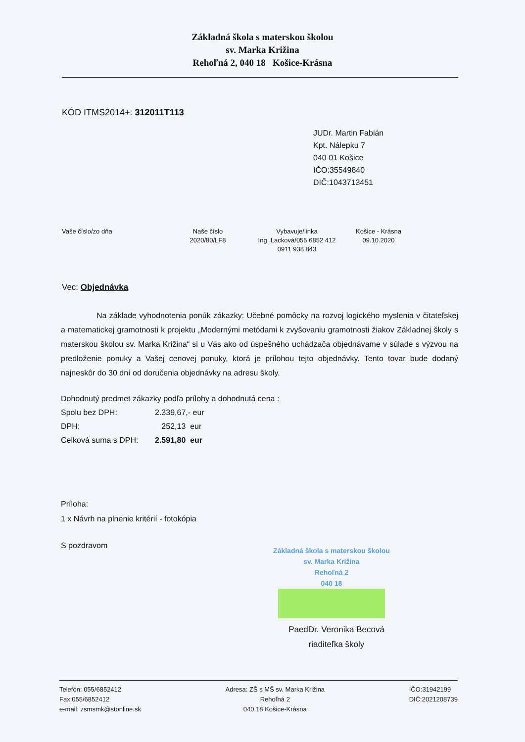Základná škola s materskou školou
sv. Marka Križina
Rehoľná 2, 040 18 Košice-Krásna
KÓD ITMS2014+: 312011T113
JUDr. Martin Fabián
Kpt. Nálepku 7
040 01 Košice
IČO:35549840
DIČ:1043713451
Vaše číslo/zo dňa Naše číslo
2020/80/LF8
Vybavuje/linka
Ing. Lacková/055 6852 412
0911 938 843
Košice - Krásna
09.10.2020
Vec: Objednávka
Na základe vyhodnotenia ponúk zákazky: Učebné pomôcky na rozvoj logického myslenia v čitateľskej a matematickej gramotnosti k projektu „Modernými metódami k zvyšovaniu gramotnosti žiakov Základnej školy s materskou školou sv. Marka Križina“ si u Vás ako od úspešného uchádzača objednávame v súlade s výzvou na predloženie ponuky a Vašej cenovej ponuky, ktorá je prílohou tejto objednávky. Tento tovar bude dodaný najneskôr do 30 dní od doručenia objednávky na adresu školy.
Dohodnutý predmet zákazky podľa prílohy a dohodnutá cena :
Spolu bez DPH: 2.339,67,- eur
DPH: 252,13 eur
Celková suma s DPH: 2.591,80 eur
Príloha:
1 x Návrh na plnenie kritérií - fotokópia
S pozdravom
Základná škola s materskou školou
sv. Marka Križina
Rehoľná 2
040 18
PaedDr. Veronika Becová
riaditeľka školy
Telefón: 055/6852412
Fax:055/6852412
e-mail: zsmsmk@stonline.sk
Adresa: ZŠ s MŠ sv. Marka Križina
Rehoľná 2
040 18 Košice-Krásna
IČO:31942199
DIČ:2021208739